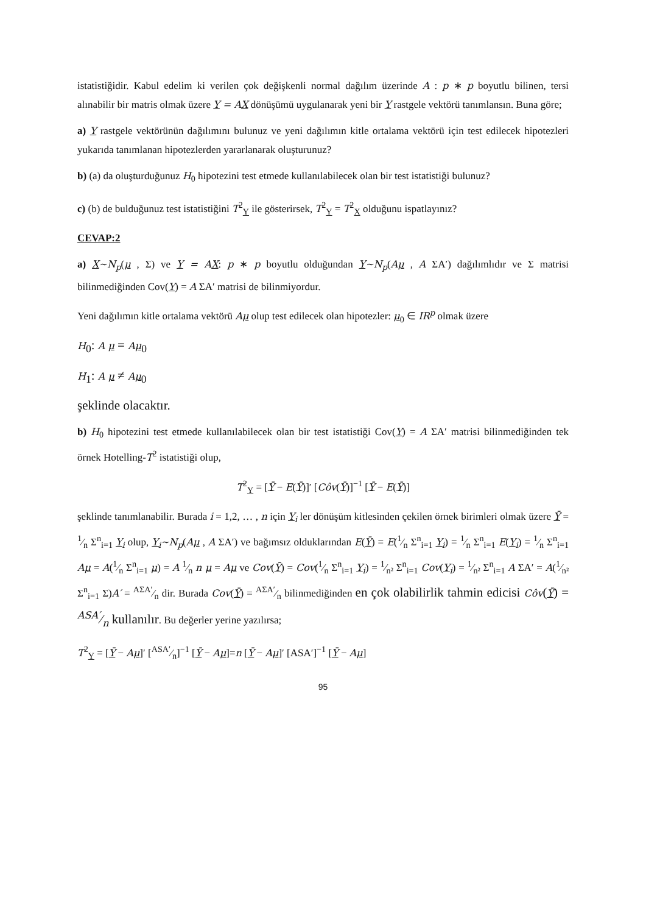istatistiğidir. Kabul edelim ki verilen çok değişkenli normal dağılım üzerinde A : p ∗ p boyutlu bilinen, tersi alınabilir bir matris olmak üzere Y = AX dönüşümü uygulanarak yeni bir Y rastgele vektörü tanımlansın. Buna göre;
a) Y rastgele vektörünün dağılımını bulunuz ve yeni dağılımın kitle ortalama vektörü için test edilecek hipotezleri yukarıda tanımlanan hipotezlerden yararlanarak oluşturunuz?
b) (a) da oluşturduğunuz H<sub>0</sub> hipotezini test etmede kullanılabilecek olan bir test istatistiği bulunuz?
c) (b) de bulduğunuz test istatistiğini T<sup>2</sup><sub>Y</sub> ile gösterirsek, T<sup>2</sup><sub>Y</sub> = T<sup>2</sup><sub>X</sub> olduğunu ispatlayınız?
CEVAP:2
a) X~N<sub>p</sub>(μ , Σ) ve Y = AX: p ∗ p boyutlu olduğundan Y~N<sub>p</sub>(Aμ , A ΣA′) dağılımlıdır ve Σ matrisi bilinmediğinden Cov(Y) = A ΣA′ matrisi de bilinmiyordur.
Yeni dağılımın kitle ortalama vektörü Aμ olup test edilecek olan hipotezler: μ<sub>0</sub> ∈ IR<sup>p</sup> olmak üzere
H<sub>0</sub>: A μ = Aμ<sub>0</sub>
H<sub>1</sub>: A μ ≠ Aμ<sub>0</sub>
şeklinde olacaktır.
b) H<sub>0</sub> hipotezini test etmede kullanılabilecek olan bir test istatistiği Cov(Y) = A ΣA′ matrisi bilinmediğinden tek örnek Hotelling-T<sup>2</sup> istatistiği olup,
T<sup>2</sup><sub>Y</sub> = [Ȳ − E(Ȳ)]′ [Côv(Ȳ)]<sup>−1</sup> [Ȳ − E(Ȳ)]
şeklinde tanımlanabilir. Burada i = 1,2, … , n için Y<sub>i</sub> ler dönüşüm kitlesinden çekilen örnek birimleri olmak üzere Ȳ = 1⁄n Σ<sup>n</sup><sub>i=1</sub> Y<sub>i</sub> olup, Y<sub>i</sub>~N<sub>p</sub>(Aμ , A ΣA′) ve bağımsız olduklarından E(Ȳ) = E(1⁄n Σ<sup>n</sup><sub>i=1</sub> Y<sub>i</sub>) = 1⁄n Σ<sup>n</sup><sub>i=1</sub> E(Y<sub>i</sub>) = 1⁄n Σ<sup>n</sup><sub>i=1</sub> Aμ = A(1⁄n Σ<sup>n</sup><sub>i=1</sub> μ) = A 1⁄n n μ = Aμ ve Cov(Ȳ) = Cov(1⁄n Σ<sup>n</sup><sub>i=1</sub> Y<sub>i</sub>) = 1⁄n² Σ<sup>n</sup><sub>i=1</sub> Cov(Y<sub>i</sub>) = 1⁄n² Σ<sup>n</sup><sub>i=1</sub> A ΣA′ = A(1⁄n² Σ<sup>n</sup><sub>i=1</sub> Σ)A′ = AΣA′⁄n dir. Burada Cov(Ȳ) = AΣA′⁄n bilinmediğinden en çok olabilirlik tahmin edicisi Côv(Ȳ) = ASA′⁄n kullanılır. Bu değerler yerine yazılırsa;
T<sup>2</sup><sub>Y</sub> = [Ȳ − Aμ]′ [ASA′⁄n]<sup>−1</sup> [Ȳ − Aμ]=n [Ȳ − Aμ]′ [ASA′]<sup>−1</sup> [Ȳ − Aμ]
95